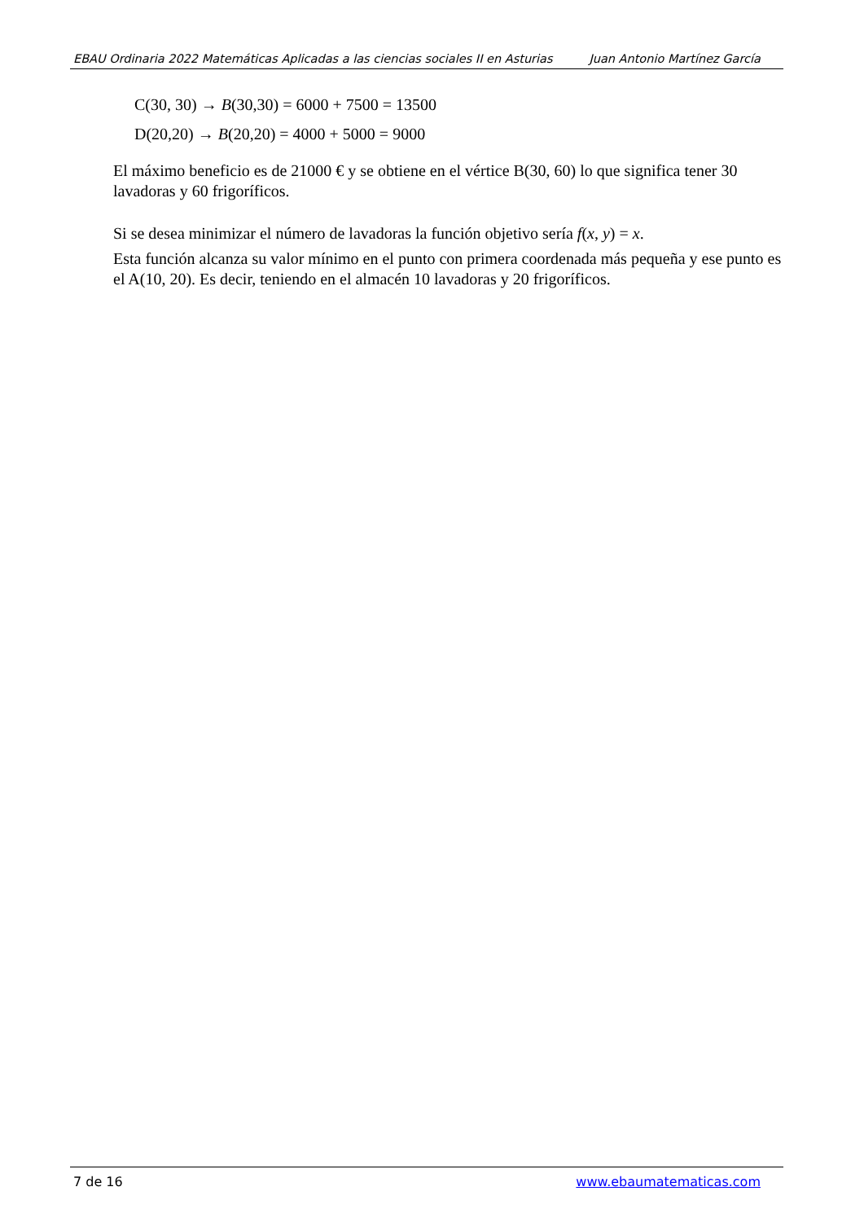EBAU Ordinaria 2022 Matemáticas Aplicadas a las ciencias sociales II en Asturias Juan Antonio Martínez García
C(30, 30) → B(30,30) = 6000 + 7500 = 13500
D(20,20) → B(20,20) = 4000 + 5000 = 9000
El máximo beneficio es de 21000 € y se obtiene en el vértice B(30, 60) lo que significa tener 30 lavadoras y 60 frigoríficos.
Si se desea minimizar el número de lavadoras la función objetivo sería f(x, y) = x.
Esta función alcanza su valor mínimo en el punto con primera coordenada más pequeña y ese punto es el A(10, 20). Es decir, teniendo en el almacén 10 lavadoras y 20 frigoríficos.
7 de 16 www.ebaumatematicas.com